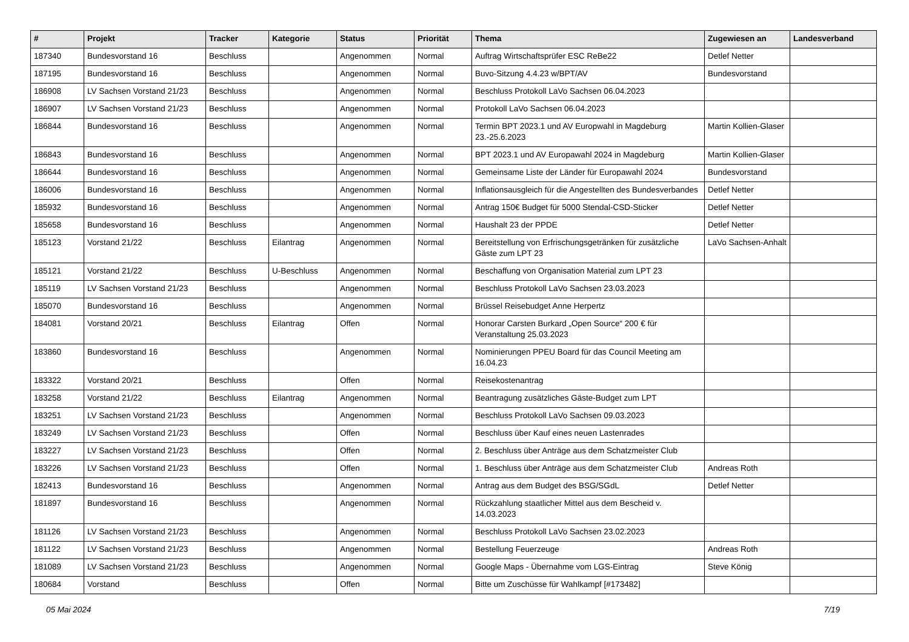| # | Projekt | Tracker | Kategorie | Status | Priorität | Thema | Zugewiesen an | Landesverband |
| --- | --- | --- | --- | --- | --- | --- | --- | --- |
| 187340 | Bundesvorstand 16 | Beschluss | | Angenommen | Normal | Auftrag Wirtschaftsprüfer ESC ReBe22 | Detlef Netter | |
| 187195 | Bundesvorstand 16 | Beschluss | | Angenommen | Normal | Buvo-Sitzung 4.4.23 w/BPT/AV | Bundesvorstand | |
| 186908 | LV Sachsen Vorstand 21/23 | Beschluss | | Angenommen | Normal | Beschluss Protokoll LaVo Sachsen 06.04.2023 | | |
| 186907 | LV Sachsen Vorstand 21/23 | Beschluss | | Angenommen | Normal | Protokoll LaVo Sachsen 06.04.2023 | | |
| 186844 | Bundesvorstand 16 | Beschluss | | Angenommen | Normal | Termin BPT 2023.1 und AV Europwahl in Magdeburg 23.-25.6.2023 | Martin Kollien-Glaser | |
| 186843 | Bundesvorstand 16 | Beschluss | | Angenommen | Normal | BPT 2023.1 und AV Europawahl 2024 in Magdeburg | Martin Kollien-Glaser | |
| 186644 | Bundesvorstand 16 | Beschluss | | Angenommen | Normal | Gemeinsame Liste der Länder für Europawahl 2024 | Bundesvorstand | |
| 186006 | Bundesvorstand 16 | Beschluss | | Angenommen | Normal | Inflationsausgleich für die Angestellten des Bundesverbandes | Detlef Netter | |
| 185932 | Bundesvorstand 16 | Beschluss | | Angenommen | Normal | Antrag 150€ Budget für 5000 Stendal-CSD-Sticker | Detlef Netter | |
| 185658 | Bundesvorstand 16 | Beschluss | | Angenommen | Normal | Haushalt 23 der PPDE | Detlef Netter | |
| 185123 | Vorstand 21/22 | Beschluss | Eilantrag | Angenommen | Normal | Bereitstellung von Erfrischungsgetränken für zusätzliche Gäste zum LPT 23 | LaVo Sachsen-Anhalt | |
| 185121 | Vorstand 21/22 | Beschluss | U-Beschluss | Angenommen | Normal | Beschaffung von Organisation Material zum LPT 23 | | |
| 185119 | LV Sachsen Vorstand 21/23 | Beschluss | | Angenommen | Normal | Beschluss Protokoll LaVo Sachsen 23.03.2023 | | |
| 185070 | Bundesvorstand 16 | Beschluss | | Angenommen | Normal | Brüssel Reisebudget Anne Herpertz | | |
| 184081 | Vorstand 20/21 | Beschluss | Eilantrag | Offen | Normal | Honorar Carsten Burkard „Open Source“ 200 € für Veranstaltung 25.03.2023 | | |
| 183860 | Bundesvorstand 16 | Beschluss | | Angenommen | Normal | Nominierungen PPEU Board für das Council Meeting am 16.04.23 | | |
| 183322 | Vorstand 20/21 | Beschluss | | Offen | Normal | Reisekostenantrag | | |
| 183258 | Vorstand 21/22 | Beschluss | Eilantrag | Angenommen | Normal | Beantragung zusätzliches Gäste-Budget zum LPT | | |
| 183251 | LV Sachsen Vorstand 21/23 | Beschluss | | Angenommen | Normal | Beschluss Protokoll LaVo Sachsen 09.03.2023 | | |
| 183249 | LV Sachsen Vorstand 21/23 | Beschluss | | Offen | Normal | Beschluss über Kauf eines neuen Lastenrades | | |
| 183227 | LV Sachsen Vorstand 21/23 | Beschluss | | Offen | Normal | 2. Beschluss über Anträge aus dem Schatzmeister Club | | |
| 183226 | LV Sachsen Vorstand 21/23 | Beschluss | | Offen | Normal | 1. Beschluss über Anträge aus dem Schatzmeister Club | Andreas Roth | |
| 182413 | Bundesvorstand 16 | Beschluss | | Angenommen | Normal | Antrag aus dem Budget des BSG/SGdL | Detlef Netter | |
| 181897 | Bundesvorstand 16 | Beschluss | | Angenommen | Normal | Rückzahlung staatlicher Mittel aus dem Bescheid v. 14.03.2023 | | |
| 181126 | LV Sachsen Vorstand 21/23 | Beschluss | | Angenommen | Normal | Beschluss Protokoll LaVo Sachsen 23.02.2023 | | |
| 181122 | LV Sachsen Vorstand 21/23 | Beschluss | | Angenommen | Normal | Bestellung Feuerzeuge | Andreas Roth | |
| 181089 | LV Sachsen Vorstand 21/23 | Beschluss | | Angenommen | Normal | Google Maps - Übernahme vom LGS-Eintrag | Steve König | |
| 180684 | Vorstand | Beschluss | | Offen | Normal | Bitte um Zuschüsse für Wahlkampf [#173482] | | |
05 Mai 2024 7/19